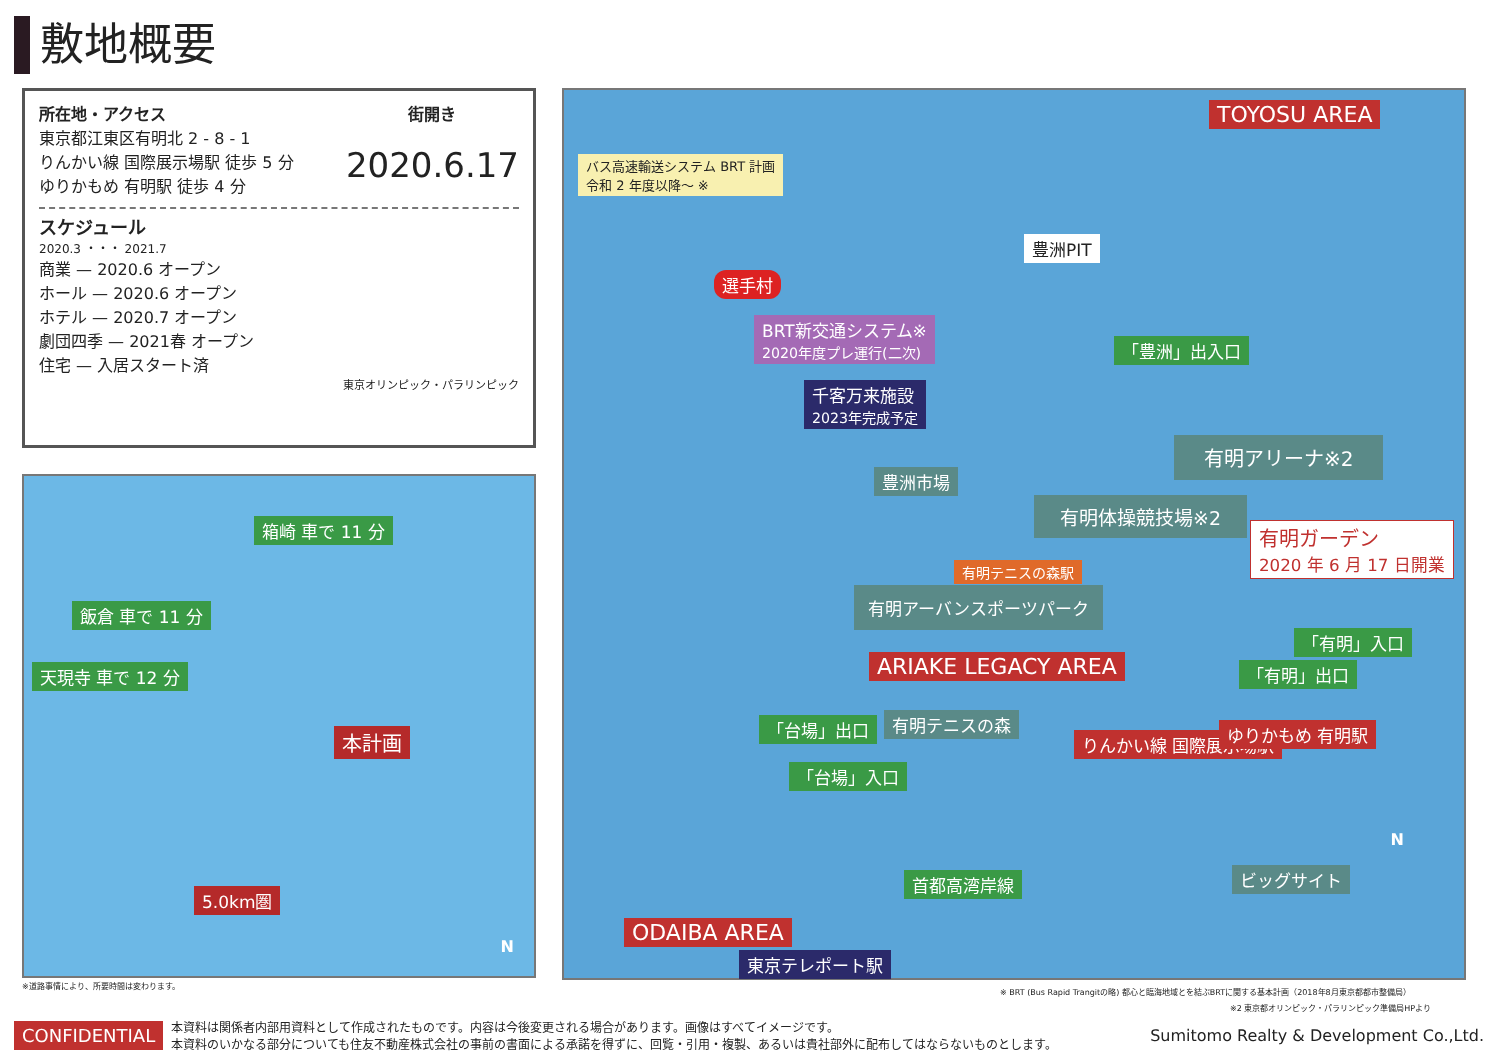敷地概要
所在地・アクセス
東京都江東区有明北 2 - 8 - 1
りんかい線 国際展示場駅 徒歩 5 分
ゆりかもめ 有明駅 徒歩 4 分
街開き
2020.6.17
スケジュール
2020.3 ・・・ 2021.7
商業 — 2020.6 オープン
ホール — 2020.6 オープン
ホテル — 2020.7 オープン
劇団四季 — 2021春 オープン
住宅 — 入居スタート済
東京オリンピック・パラリンピック
箱崎 車で 11 分
飯倉 車で 11 分
天現寺 車で 12 分
本計画
5.0km圏
N
※道路事情により、所要時間は変わります。
バス高速輸送システム BRT 計画
令和 2 年度以降～ ※
TOYOSU AREA
豊洲PIT
選手村
BRT新交通システム※
2020年度プレ運行(二次)
「豊洲」出入口
千客万来施設
2023年完成予定
有明アリーナ※2
豊洲市場
有明体操競技場※2
有明ガーデン
2020 年 6 月 17 日開業
有明テニスの森駅
有明アーバンスポーツパーク
「有明」入口
ARIAKE LEGACY AREA 「有明」出口
「台場」出口 有明テニスの森
りんかい線 国際展示場駅 ゆりかもめ 有明駅
「台場」入口
首都高湾岸線 ビッグサイト
ODAIBA AREA
東京テレポート駅
N
※ BRT (Bus Rapid Trangitの略) 都心と臨海地域とを結ぶBRTに関する基本計画（2018年8月東京都都市整備局）
※2 東京都オリンピック・パラリンピック準備局HPより
CONFIDENTIAL 本資料は関係者内部用資料として作成されたものです。内容は今後変更される場合があります。画像はすべてイメージです。
本資料のいかなる部分についても住友不動産株式会社の事前の書面による承諾を得ずに、回覧・引用・複製、あるいは貴社部外に配布してはならないものとします。 Sumitomo Realty & Development Co.,Ltd.